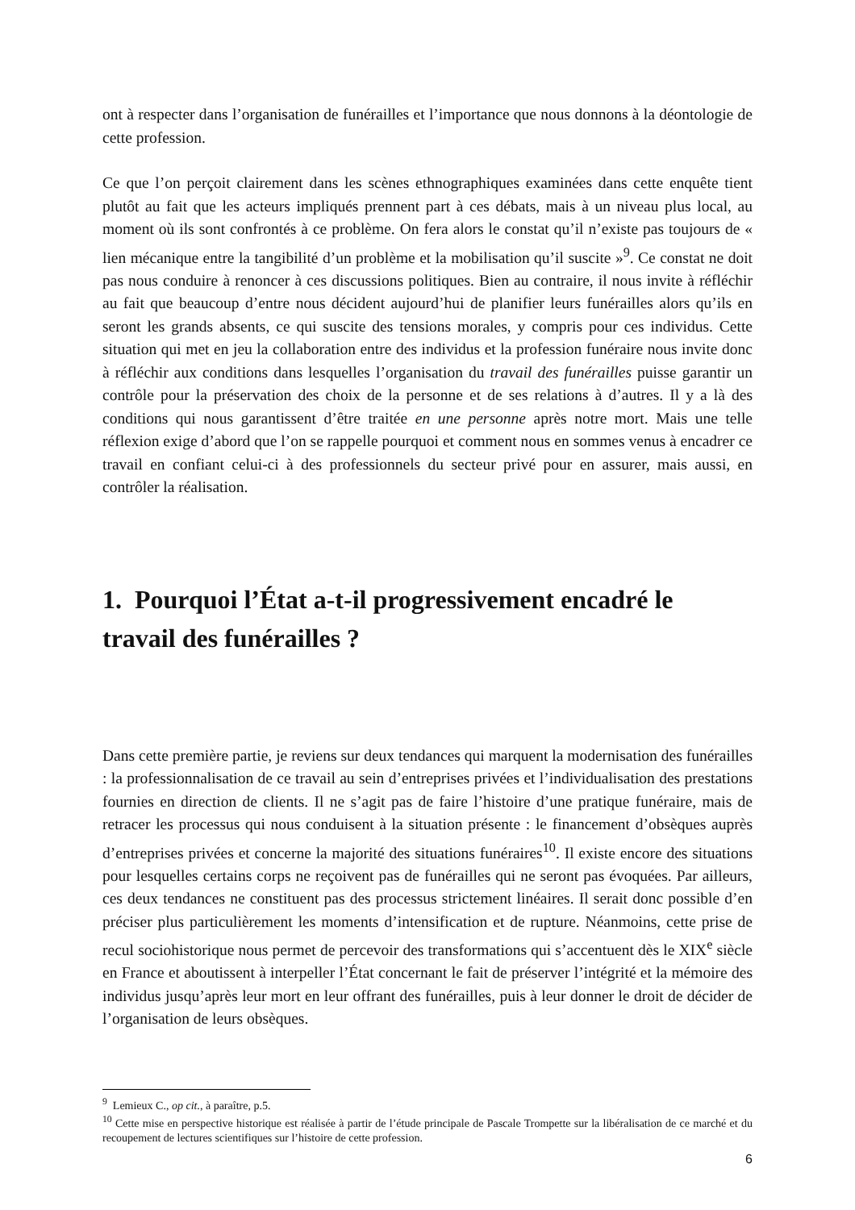ont à respecter dans l’organisation de funérailles et l’importance que nous donnons à la déontologie de cette profession.
Ce que l’on perçoit clairement dans les scènes ethnographiques examinées dans cette enquête tient plutôt au fait que les acteurs impliqués prennent part à ces débats, mais à un niveau plus local, au moment où ils sont confrontés à ce problème. On fera alors le constat qu’il n’existe pas toujours de « lien mécanique entre la tangibilité d’un problème et la mobilisation qu’il suscite »<sup>9</sup>. Ce constat ne doit pas nous conduire à renoncer à ces discussions politiques. Bien au contraire, il nous invite à réfléchir au fait que beaucoup d’entre nous décident aujourd’hui de planifier leurs funérailles alors qu’ils en seront les grands absents, ce qui suscite des tensions morales, y compris pour ces individus. Cette situation qui met en jeu la collaboration entre des individus et la profession funéraire nous invite donc à réfléchir aux conditions dans lesquelles l’organisation du travail des funérailles puisse garantir un contrôle pour la préservation des choix de la personne et de ses relations à d’autres. Il y a là des conditions qui nous garantissent d’être traitée en une personne après notre mort. Mais une telle réflexion exige d’abord que l’on se rappelle pourquoi et comment nous en sommes venus à encadrer ce travail en confiant celui-ci à des professionnels du secteur privé pour en assurer, mais aussi, en contrôler la réalisation.
1. Pourquoi l’État a-t-il progressivement encadré le travail des funérailles ?
Dans cette première partie, je reviens sur deux tendances qui marquent la modernisation des funérailles : la professionnalisation de ce travail au sein d’entreprises privées et l’individualisation des prestations fournies en direction de clients. Il ne s’agit pas de faire l’histoire d’une pratique funéraire, mais de retracer les processus qui nous conduisent à la situation présente : le financement d’obsèques auprès d’entreprises privées et concerne la majorité des situations funéraires<sup>10</sup>. Il existe encore des situations pour lesquelles certains corps ne reçoivent pas de funérailles qui ne seront pas évoquées. Par ailleurs, ces deux tendances ne constituent pas des processus strictement linéaires. Il serait donc possible d’en préciser plus particulièrement les moments d’intensification et de rupture. Néanmoins, cette prise de recul sociohistorique nous permet de percevoir des transformations qui s’accentuent dès le XIX<sup>e</sup> siècle en France et aboutissent à interpeller l’État concernant le fait de préserver l’intégrité et la mémoire des individus jusqu’après leur mort en leur offrant des funérailles, puis à leur donner le droit de décider de l’organisation de leurs obsèques.
<sup>9</sup> Lemieux C., op cit., à paraître, p.5.
<sup>10</sup> Cette mise en perspective historique est réalisée à partir de l’étude principale de Pascale Trompette sur la libéralisation de ce marché et du recoupement de lectures scientifiques sur l’histoire de cette profession.
6